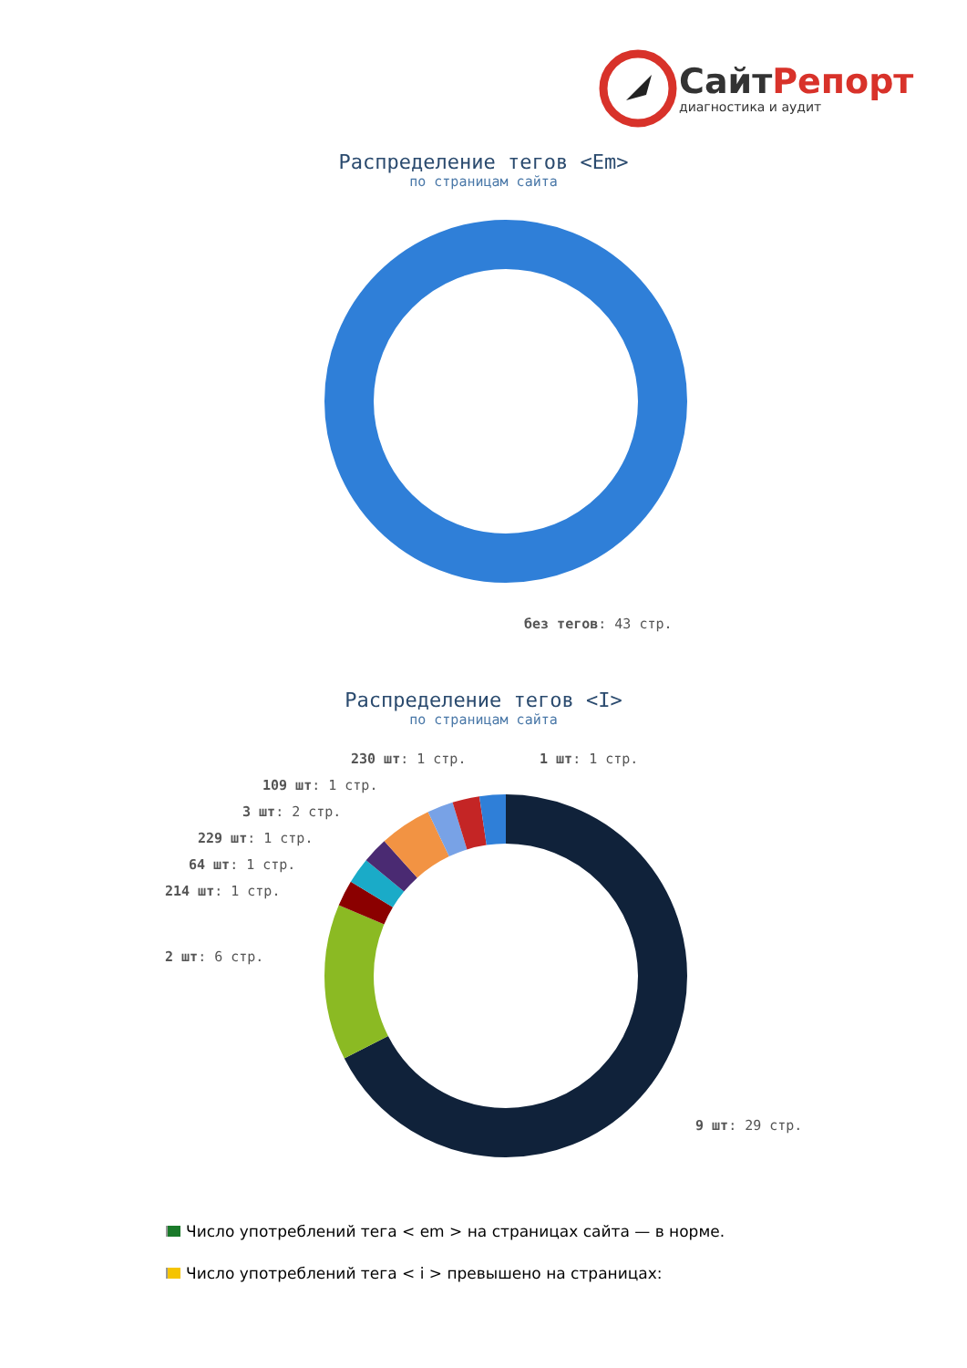СайтРепорт
диагностика и аудит
Распределение тегов <Em>
по страницам сайта
без тегов: 43 стр.
Распределение тегов <I>
по страницам сайта
230 шт: 1 стр. 1 шт: 1 стр.
109 шт: 1 стр.
3 шт: 2 стр.
229 шт: 1 стр.
64 шт: 1 стр.
214 шт: 1 стр.
2 шт: 6 стр.
9 шт: 29 стр.
Число употреблений тега < em > на страницах сайта — в норме.
Число употреблений тега < i > превышено на страницах: